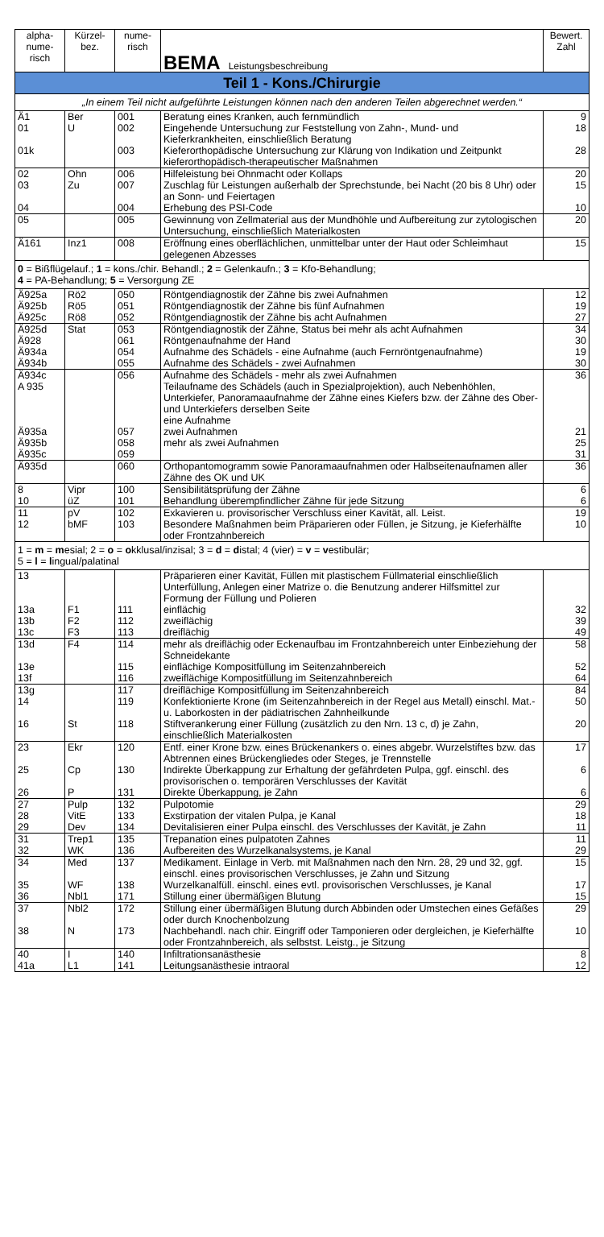| alpha- nume- risch | Kürzel- bez. | nume- risch | BEMA Leistungsbeschreibung | Bewert. Zahl |
| --- | --- | --- | --- | --- |
| Teil 1 - Kons./Chirurgie | | | | |
| „In einem Teil nicht aufgeführte Leistungen können nach den anderen Teilen abgerechnet werden.“ | | | | |
| Ä1 01 01k | Ber U | 001 002 003 | Beratung eines Kranken, auch fernmündlich Eingehende Untersuchung zur Feststellung von Zahn-, Mund- und Kieferkrankheiten, einschließlich Beratung Kieferorthopädische Untersuchung zur Klärung von Indikation und Zeitpunkt kieferorthopädisch-therapeutischer Maßnahmen | 9 18 28 |
| 02 03 04 | Ohn Zu | 006 007 004 | Hilfeleistung bei Ohnmacht oder Kollaps Zuschlag für Leistungen außerhalb der Sprechstunde, bei Nacht (20 bis 8 Uhr) oder an Sonn- und Feiertagen Erhebung des PSI-Code | 20 15 10 |
| 05 | | 005 | Gewinnung von Zellmaterial aus der Mundhöhle und Aufbereitung zur zytologischen Untersuchung, einschließlich Materialkosten | 20 |
| Ä161 | Inz1 | 008 | Eröffnung eines oberflächlichen, unmittelbar unter der Haut oder Schleimhaut gelegenen Abzesses | 15 |
| 0 = Bißflügelauf.; 1 = kons./chir. Behandl.; 2 = Gelenkaufn.; 3 = Kfo-Behandlung; 4 = PA-Behandlung; 5 = Versorgung ZE | | | | |
| Ä925a Ä925b Ä925c | Rö2 Rö5 Rö8 | 050 051 052 | Röntgendiagnostik der Zähne bis zwei Aufnahmen Röntgendiagnostik der Zähne bis fünf Aufnahmen Röntgendiagnostik der Zähne bis acht Aufnahmen | 12 19 27 |
| Ä925d Ä928 Ä934a Ä934b | Stat | 053 061 054 055 | Röntgendiagnostik der Zähne, Status bei mehr als acht Aufnahmen Röntgenaufnahme der Hand Aufnahme des Schädels - eine Aufnahme (auch Fernröntgenaufnahme) Aufnahme des Schädels - zwei Aufnahmen | 34 30 19 30 |
| Ä934c A 935 Ä935a Ä935b Ä935c | | 056 057 058 059 | Aufnahme des Schädels - mehr als zwei Aufnahmen Teilaufname des Schädels (auch in Spezialprojektion), auch Nebenhöhlen, Unterkiefer, Panoramaaufnahme der Zähne eines Kiefers bzw. der Zähne des Ober- und Unterkiefers derselben Seite eine Aufnahme zwei Aufnahmen mehr als zwei Aufnahmen | 36 21 25 31 |
| Ä935d | | 060 | Orthopantomogramm sowie Panoramaaufnahmen oder Halbseitenaufnamen aller Zähne des OK und UK | 36 |
| 8 10 | Vipr üZ | 100 101 | Sensibilitätsprüfung der Zähne Behandlung überempfindlicher Zähne für jede Sitzung | 6 6 |
| 11 12 | pV bMF | 102 103 | Exkavieren u. provisorischer Verschluss einer Kavität, all. Leist. Besondere Maßnahmen beim Präparieren oder Füllen, je Sitzung, je Kieferhälfte oder Frontzahnbereich | 19 10 |
| 1 = m = m esial; 2 = o = o kklusal/inzisal; 3 = d = d istal; 4 (vier) = v = v estibulär; 5 = l = l ingual/palatinal | | | | |
| 13 13a 13b 13c | F1 F2 F3 | 111 112 113 | Präparieren einer Kavität, Füllen mit plastischem Füllmaterial einschließlich Unterfüllung, Anlegen einer Matrize o. die Benutzung anderer Hilfsmittel zur Formung der Füllung und Polieren einflächig zweiflächig dreiflächig | 32 39 49 |
| 13d 13e 13f | F4 | 114 115 116 | mehr als dreiflächig oder Eckenaufbau im Frontzahnbereich unter Einbeziehung der Schneidekante einflächige Kompositfüllung im Seitenzahnbereich zweiflächige Kompositfüllung im Seitenzahnbereich | 58 52 64 |
| 13g 14 16 | St | 117 119 118 | dreiflächige Kompositfüllung im Seitenzahnbereich Konfektionierte Krone (im Seitenzahnbereich in der Regel aus Metall) einschl. Mat.- u. Laborkosten in der pädiatrischen Zahnheilkunde Stiftverankerung einer Füllung (zusätzlich zu den Nrn. 13 c, d) je Zahn, einschließlich Materialkosten | 84 50 20 |
| 23 25 26 | Ekr Cp P | 120 130 131 | Entf. einer Krone bzw. eines Brückenankers o. eines abgebr. Wurzelstiftes bzw. das Abtrennen eines Brückengliedes oder Steges, je Trennstelle Indirekte Überkappung zur Erhaltung der gefährdeten Pulpa, ggf. einschl. des provisorischen o. temporären Verschlusses der Kavität Direkte Überkappung, je Zahn | 17 6 6 |
| 27 28 29 | Pulp VitE Dev | 132 133 134 | Pulpotomie Exstirpation der vitalen Pulpa, je Kanal Devitalisieren einer Pulpa einschl. des Verschlusses der Kavität, je Zahn | 29 18 11 |
| 31 32 | Trep1 WK | 135 136 | Trepanation eines pulpatoten Zahnes Aufbereiten des Wurzelkanalsystems, je Kanal | 11 29 |
| 34 35 36 | Med WF Nbl1 | 137 138 171 | Medikament. Einlage in Verb. mit Maßnahmen nach den Nrn. 28, 29 und 32, ggf. einschl. eines provisorischen Verschlusses, je Zahn und Sitzung Wurzelkanalfüll. einschl. eines evtl. provisorischen Verschlusses, je Kanal Stillung einer übermäßigen Blutung | 15 17 15 |
| 37 38 | Nbl2 N | 172 173 | Stillung einer übermäßigen Blutung durch Abbinden oder Umstechen eines Gefäßes oder durch Knochenbolzung Nachbehandl. nach chir. Eingriff oder Tamponieren oder dergleichen, je Kieferhälfte oder Frontzahnbereich, als selbstst. Leistg., je Sitzung | 29 10 |
| 40 41a | I L1 | 140 141 | Infiltrationsanästhesie Leitungsanästhesie intraoral | 8 12 |